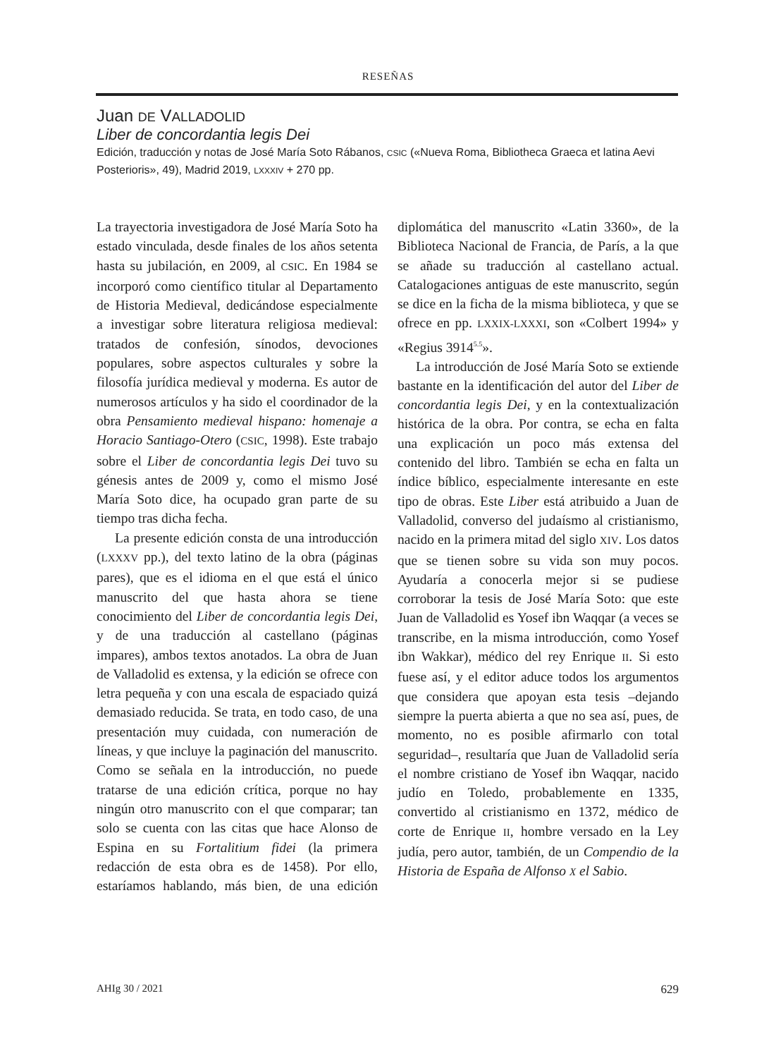RESEÑAS
Juan DE VALLADOLID
Liber de concordantia legis Dei
Edición, traducción y notas de José María Soto Rábanos, CSIC («Nueva Roma, Bibliotheca Graeca et latina Aevi Posterioris», 49), Madrid 2019, LXXXIV + 270 pp.
La trayectoria investigadora de José María Soto ha estado vinculada, desde finales de los años setenta hasta su jubilación, en 2009, al CSIC. En 1984 se incorporó como científico titular al Departamento de Historia Medieval, dedicándose especialmente a investigar sobre literatura religiosa medieval: tratados de confesión, sínodos, devociones populares, sobre aspectos culturales y sobre la filosofía jurídica medieval y moderna. Es autor de numerosos artículos y ha sido el coordinador de la obra Pensamiento medieval hispano: homenaje a Horacio Santiago-Otero (CSIC, 1998). Este trabajo sobre el Liber de concordantia legis Dei tuvo su génesis antes de 2009 y, como el mismo José María Soto dice, ha ocupado gran parte de su tiempo tras dicha fecha.
La presente edición consta de una introducción (LXXXV pp.), del texto latino de la obra (páginas pares), que es el idioma en el que está el único manuscrito del que hasta ahora se tiene conocimiento del Liber de concordantia legis Dei, y de una traducción al castellano (páginas impares), ambos textos anotados. La obra de Juan de Valladolid es extensa, y la edición se ofrece con letra pequeña y con una escala de espaciado quizá demasiado reducida. Se trata, en todo caso, de una presentación muy cuidada, con numeración de líneas, y que incluye la paginación del manuscrito. Como se señala en la introducción, no puede tratarse de una edición crítica, porque no hay ningún otro manuscrito con el que comparar; tan solo se cuenta con las citas que hace Alonso de Espina en su Fortalitium fidei (la primera redacción de esta obra es de 1458). Por ello, estaríamos hablando, más bien, de una edición diplomática del manuscrito «Latin 3360», de la Biblioteca Nacional de Francia, de París, a la que se añade su traducción al castellano actual. Catalogaciones antiguas de este manuscrito, según se dice en la ficha de la misma biblioteca, y que se ofrece en pp. LXXIX-LXXXI, son «Colbert 1994» y «Regius 3914<sup>5.5</sup>».
La introducción de José María Soto se extiende bastante en la identificación del autor del Liber de concordantia legis Dei, y en la contextualización histórica de la obra. Por contra, se echa en falta una explicación un poco más extensa del contenido del libro. También se echa en falta un índice bíblico, especialmente interesante en este tipo de obras. Este Liber está atribuido a Juan de Valladolid, converso del judaísmo al cristianismo, nacido en la primera mitad del siglo XIV. Los datos que se tienen sobre su vida son muy pocos. Ayudaría a conocerla mejor si se pudiese corroborar la tesis de José María Soto: que este Juan de Valladolid es Yosef ibn Waqqar (a veces se transcribe, en la misma introducción, como Yosef ibn Wakkar), médico del rey Enrique II. Si esto fuese así, y el editor aduce todos los argumentos que considera que apoyan esta tesis –dejando siempre la puerta abierta a que no sea así, pues, de momento, no es posible afirmarlo con total seguridad–, resultaría que Juan de Valladolid sería el nombre cristiano de Yosef ibn Waqqar, nacido judío en Toledo, probablemente en 1335, convertido al cristianismo en 1372, médico de corte de Enrique II, hombre versado en la Ley judía, pero autor, también, de un Compendio de la Historia de España de Alfonso X el Sabio.
AHIg 30 / 2021 629